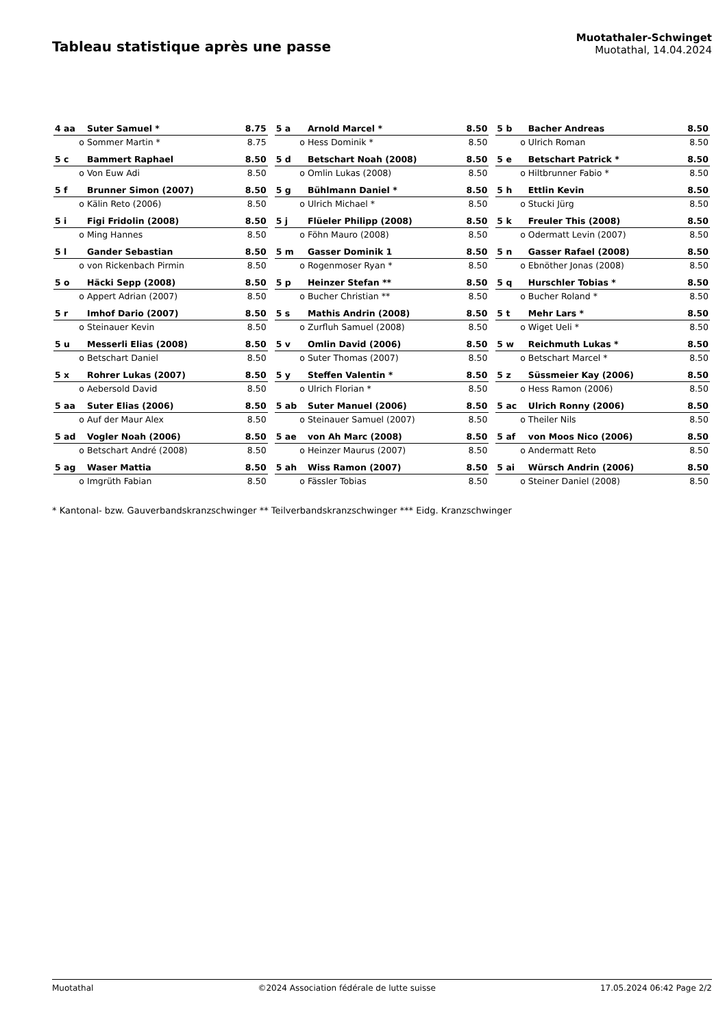Tableau statistique après une passe
Muotathaler-Schwinget
Muotathal, 14.04.2024
| 4 aa | Suter Samuel * | 8.75 |
| o | Sommer Martin * | 8.75 |
| 5 c | Bammert Raphael | 8.50 |
| o | Von Euw Adi | 8.50 |
| 5 f | Brunner Simon (2007) | 8.50 |
| o | Kälin Reto (2006) | 8.50 |
| 5 i | Figi Fridolin (2008) | 8.50 |
| o | Ming Hannes | 8.50 |
| 5 l | Gander Sebastian | 8.50 |
| o | von Rickenbach Pirmin | 8.50 |
| 5 o | Häcki Sepp (2008) | 8.50 |
| o | Appert Adrian (2007) | 8.50 |
| 5 r | Imhof Dario (2007) | 8.50 |
| o | Steinauer Kevin | 8.50 |
| 5 u | Messerli Elias (2008) | 8.50 |
| o | Betschart Daniel | 8.50 |
| 5 x | Rohrer Lukas (2007) | 8.50 |
| o | Aebersold David | 8.50 |
| 5 aa | Suter Elias (2006) | 8.50 |
| o | Auf der Maur Alex | 8.50 |
| 5 ad | Vogler Noah (2006) | 8.50 |
| o | Betschart André (2008) | 8.50 |
| 5 ag | Waser Mattia | 8.50 |
| o | Imgrüth Fabian | 8.50 |
| 5 a | Arnold Marcel * | 8.50 |
| o | Hess Dominik * | 8.50 |
| 5 d | Betschart Noah (2008) | 8.50 |
| o | Omlin Lukas (2008) | 8.50 |
| 5 g | Bühlmann Daniel * | 8.50 |
| o | Ulrich Michael * | 8.50 |
| 5 j | Flüeler Philipp (2008) | 8.50 |
| o | Föhn Mauro (2008) | 8.50 |
| 5 m | Gasser Dominik 1 | 8.50 |
| o | Rogenmoser Ryan * | 8.50 |
| 5 p | Heinzer Stefan ** | 8.50 |
| o | Bucher Christian ** | 8.50 |
| 5 s | Mathis Andrin (2008) | 8.50 |
| o | Zurfluh Samuel (2008) | 8.50 |
| 5 v | Omlin David (2006) | 8.50 |
| o | Suter Thomas (2007) | 8.50 |
| 5 y | Steffen Valentin * | 8.50 |
| o | Ulrich Florian * | 8.50 |
| 5 ab | Suter Manuel (2006) | 8.50 |
| o | Steinauer Samuel (2007) | 8.50 |
| 5 ae | von Ah Marc (2008) | 8.50 |
| o | Heinzer Maurus (2007) | 8.50 |
| 5 ah | Wiss Ramon (2007) | 8.50 |
| o | Fässler Tobias | 8.50 |
| 5 b | Bacher Andreas | 8.50 |
| o | Ulrich Roman | 8.50 |
| 5 e | Betschart Patrick * | 8.50 |
| o | Hiltbrunner Fabio * | 8.50 |
| 5 h | Ettlin Kevin | 8.50 |
| o | Stucki Jürg | 8.50 |
| 5 k | Freuler This (2008) | 8.50 |
| o | Odermatt Levin (2007) | 8.50 |
| 5 n | Gasser Rafael (2008) | 8.50 |
| o | Ebnöther Jonas (2008) | 8.50 |
| 5 q | Hurschler Tobias * | 8.50 |
| o | Bucher Roland * | 8.50 |
| 5 t | Mehr Lars * | 8.50 |
| o | Wiget Ueli * | 8.50 |
| 5 w | Reichmuth Lukas * | 8.50 |
| o | Betschart Marcel * | 8.50 |
| 5 z | Süssmeier Kay (2006) | 8.50 |
| o | Hess Ramon (2006) | 8.50 |
| 5 ac | Ulrich Ronny (2006) | 8.50 |
| o | Theiler Nils | 8.50 |
| 5 af | von Moos Nico (2006) | 8.50 |
| o | Andermatt Reto | 8.50 |
| 5 ai | Würsch Andrin (2006) | 8.50 |
| o | Steiner Daniel (2008) | 8.50 |
* Kantonal- bzw. Gauverbandskranzschwinger ** Teilverbandskranzschwinger *** Eidg. Kranzschwinger
Muotathal ©2024 Association fédérale de lutte suisse 17.05.2024 06:42 Page 2/2